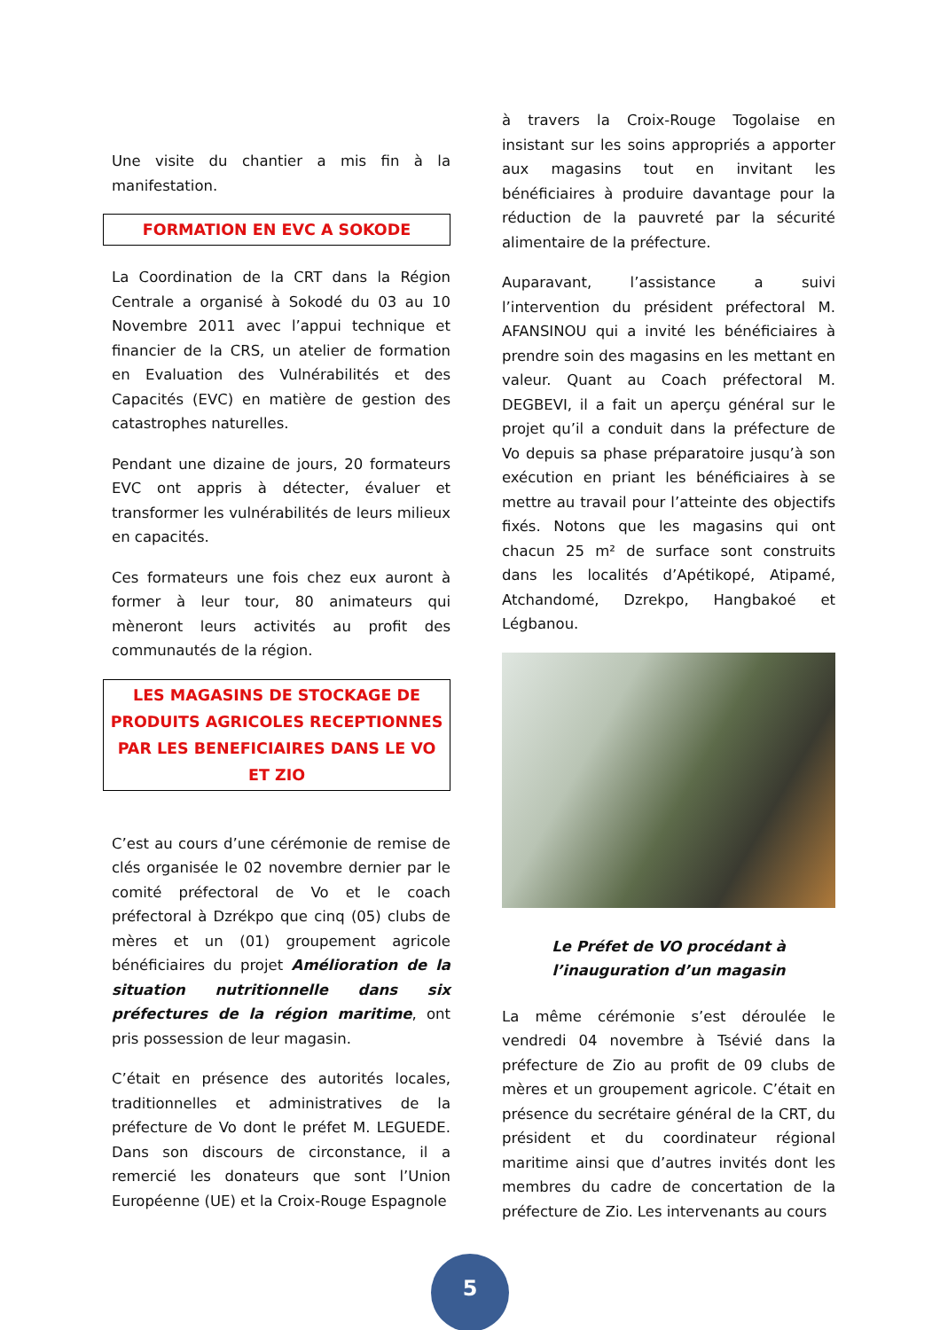Une visite du chantier a mis fin à la manifestation.
FORMATION EN EVC A SOKODE
La Coordination de la CRT dans la Région Centrale a organisé à Sokodé du 03 au 10 Novembre 2011 avec l’appui technique et financier de la CRS, un atelier de formation en Evaluation des Vulnérabilités et des Capacités (EVC) en matière de gestion des catastrophes naturelles.
Pendant une dizaine de jours, 20 formateurs EVC ont appris à détecter, évaluer et transformer les vulnérabilités de leurs milieux en capacités.
Ces formateurs une fois chez eux auront à former à leur tour, 80 animateurs qui mèneront leurs activités au profit des communautés de la région.
LES MAGASINS DE STOCKAGE DE PRODUITS AGRICOLES RECEPTIONNES PAR LES BENEFICIAIRES DANS LE VO ET ZIO
C’est au cours d’une cérémonie de remise de clés organisée le 02 novembre dernier par le comité préfectoral de Vo et le coach préfectoral à Dzrékpo que cinq (05) clubs de mères et un (01) groupement agricole bénéficiaires du projet Amélioration de la situation nutritionnelle dans six préfectures de la région maritime, ont pris possession de leur magasin.
C’était en présence des autorités locales, traditionnelles et administratives de la préfecture de Vo dont le préfet M. LEGUEDE. Dans son discours de circonstance, il a remercié les donateurs que sont l’Union Européenne (UE) et la Croix-Rouge Espagnole
à travers la Croix-Rouge Togolaise en insistant sur les soins appropriés a apporter aux magasins tout en invitant les bénéficiaires à produire davantage pour la réduction de la pauvreté par la sécurité alimentaire de la préfecture.
Auparavant, l’assistance a suivi l’intervention du président préfectoral M. AFANSINOU qui a invité les bénéficiaires à prendre soin des magasins en les mettant en valeur. Quant au Coach préfectoral M. DEGBEVI, il a fait un aperçu général sur le projet qu’il a conduit dans la préfecture de Vo depuis sa phase préparatoire jusqu’à son exécution en priant les bénéficiaires à se mettre au travail pour l’atteinte des objectifs fixés. Notons que les magasins qui ont chacun 25 m² de surface sont construits dans les localités d’Apétikopé, Atipamé, Atchandomé, Dzrekpo, Hangbakoé et Légbanou.
Le Préfet de VO procédant à l’inauguration d’un magasin
La même cérémonie s’est déroulée le vendredi 04 novembre à Tsévié dans la préfecture de Zio au profit de 09 clubs de mères et un groupement agricole. C’était en présence du secrétaire général de la CRT, du président et du coordinateur régional maritime ainsi que d’autres invités dont les membres du cadre de concertation de la préfecture de Zio. Les intervenants au cours
5